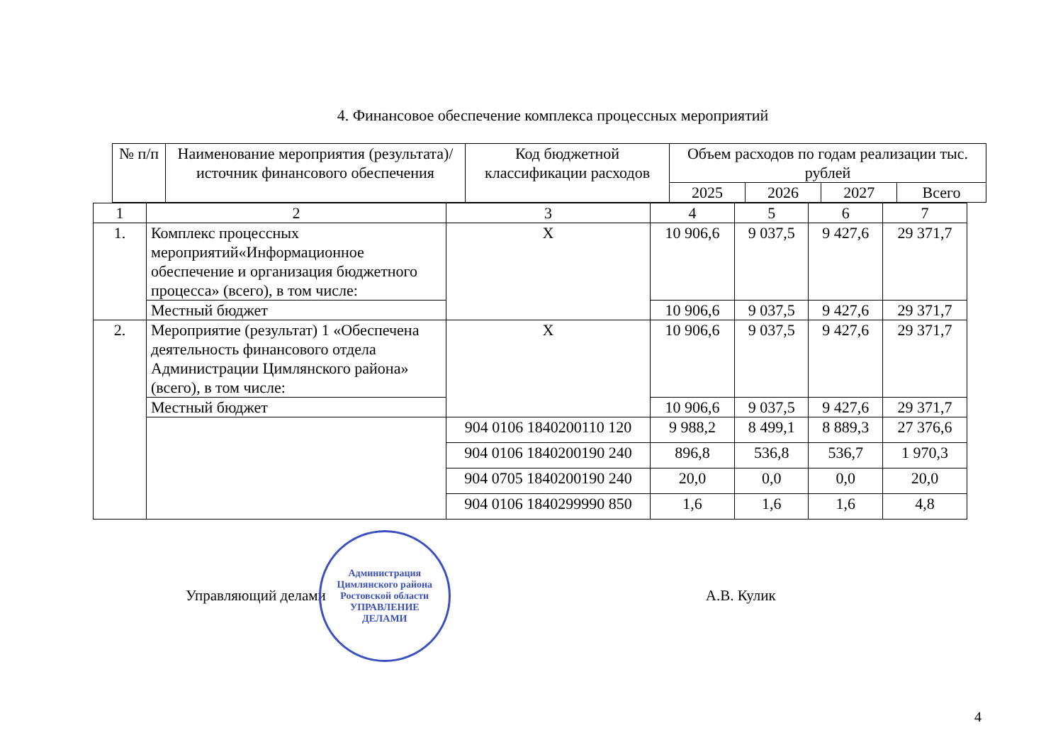4. Финансовое обеспечение комплекса процессных мероприятий
| № п/п | Наименование мероприятия (результата)/ источник финансового обеспечения | Код бюджетной классификации расходов | Объем расходов по годам реализации тыс. рублей | | | |
| --- | --- | --- | --- | --- | --- | --- |
| | | | 2025 | 2026 | 2027 | Всего |
| 1 | 2 | 3 | 4 | 5 | 6 | 7 |
| 1. | Комплекс процессных мероприятий«Информационное обеспечение и организация бюджетного процесса» (всего), в том числе: | Х | 10 906,6 | 9 037,5 | 9 427,6 | 29 371,7 |
| | Местный бюджет | | 10 906,6 | 9 037,5 | 9 427,6 | 29 371,7 |
| 2. | Мероприятие (результат) 1 «Обеспечена деятельность финансового отдела Администрации Цимлянского района» (всего), в том числе: | Х | 10 906,6 | 9 037,5 | 9 427,6 | 29 371,7 |
| | Местный бюджет | | 10 906,6 | 9 037,5 | 9 427,6 | 29 371,7 |
| | | 904 0106 1840200110 120 | 9 988,2 | 8 499,1 | 8 889,3 | 27 376,6 |
| | | 904 0106 1840200190 240 | 896,8 | 536,8 | 536,7 | 1 970,3 |
| | | 904 0705 1840200190 240 | 20,0 | 0,0 | 0,0 | 20,0 |
| | | 904 0106 1840299990 850 | 1,6 | 1,6 | 1,6 | 4,8 |
Управляющий делами
Администрация Цимлянского района Ростовской области
УПРАВЛЕНИЕ
ДЕЛАМИ
А.В. Кулик
4